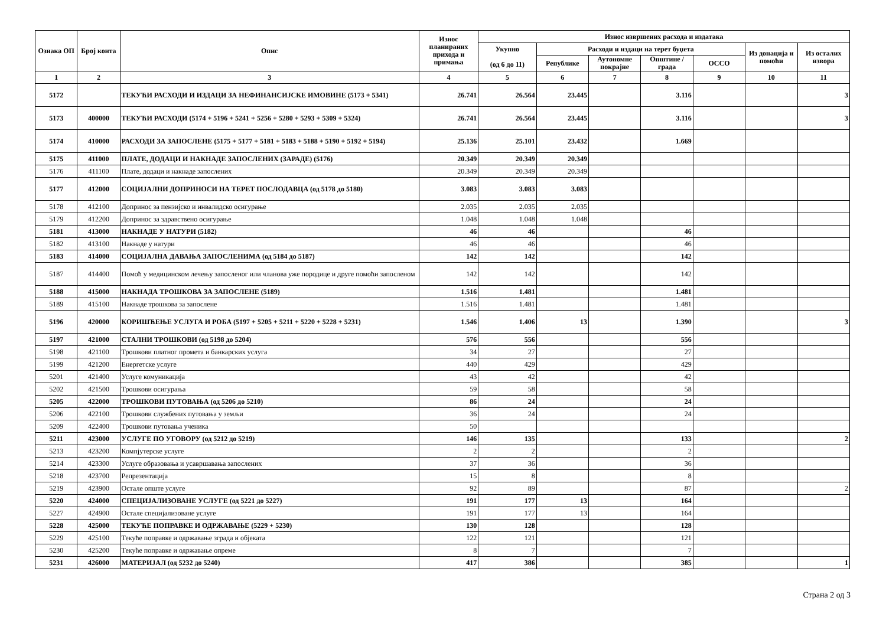| Ознака ОП | Број конта | Опис | Износ планираних прихода и примања | Износ извршених расхода и издатака | | | | | | |
| --- | --- | --- | --- | --- | --- | --- | --- | --- | --- | --- |
| | | | | Укупно (од 6 до 11) | Расходи и издаци на терет буџета | | | | Из донација и помоћи | Из осталих извора |
| | | | | | Републике | Аутономне покрајне | Општине / града | ОССО | | |
| 1 | 2 | 3 | 4 | 5 | 6 | 7 | 8 | 9 | 10 | 11 |
| 5172 | | ТЕКУЋИ РАСХОДИ И ИЗДАЦИ ЗА НЕФИНАНСИЈСКЕ ИМОВИНЕ (5173 + 5341) | 26.741 | 26.564 | 23.445 | | 3.116 | | | 3 |
| 5173 | 400000 | ТЕКУЋИ РАСХОДИ (5174 + 5196 + 5241 + 5256 + 5280 + 5293 + 5309 + 5324) | 26.741 | 26.564 | 23.445 | | 3.116 | | | 3 |
| 5174 | 410000 | РАСХОДИ ЗА ЗАПОСЛЕНЕ (5175 + 5177 + 5181 + 5183 + 5188 + 5190 + 5192 + 5194) | 25.136 | 25.101 | 23.432 | | 1.669 | | | |
| 5175 | 411000 | ПЛАТЕ, ДОДАЦИ И НАКНАДЕ ЗАПОСЛЕНИХ (ЗАРАДЕ) (5176) | 20.349 | 20.349 | 20.349 | | | | | |
| 5176 | 411100 | Плате, додаци и накнаде запослених | 20.349 | 20.349 | 20.349 | | | | | |
| 5177 | 412000 | СОЦИЈАЛНИ ДОПРИНОСИ НА ТЕРЕТ ПОСЛОДАВЦА (од 5178 до 5180) | 3.083 | 3.083 | 3.083 | | | | | |
| 5178 | 412100 | Допринос за пензијско и инвалидско осигурање | 2.035 | 2.035 | 2.035 | | | | | |
| 5179 | 412200 | Допринос за здравствено осигурање | 1.048 | 1.048 | 1.048 | | | | | |
| 5181 | 413000 | НАКНАДЕ У НАТУРИ (5182) | 46 | 46 | | | 46 | | | |
| 5182 | 413100 | Накнаде у натури | 46 | 46 | | | 46 | | | |
| 5183 | 414000 | СОЦИЈАЛНА ДАВАЊА ЗАПОСЛЕНИМА (од 5184 до 5187) | 142 | 142 | | | 142 | | | |
| 5187 | 414400 | Помоћ у медицинском лечењу запосленог или чланова уже породице и друге помоћи запосленом | 142 | 142 | | | 142 | | | |
| 5188 | 415000 | НАКНАДА ТРОШКОВА ЗА ЗАПОСЛЕНЕ (5189) | 1.516 | 1.481 | | | 1.481 | | | |
| 5189 | 415100 | Накнаде трошкова за запослене | 1.516 | 1.481 | | | 1.481 | | | |
| 5196 | 420000 | КОРИШЋЕЊЕ УСЛУГА И РОБА (5197 + 5205 + 5211 + 5220 + 5228 + 5231) | 1.546 | 1.406 | 13 | | 1.390 | | | 3 |
| 5197 | 421000 | СТАЛНИ ТРОШКОВИ (од 5198 до 5204) | 576 | 556 | | | 556 | | | |
| 5198 | 421100 | Трошкови платног промета и банкарских услуга | 34 | 27 | | | 27 | | | |
| 5199 | 421200 | Енергетске услуге | 440 | 429 | | | 429 | | | |
| 5201 | 421400 | Услуге комуникација | 43 | 42 | | | 42 | | | |
| 5202 | 421500 | Трошкови осигурања | 59 | 58 | | | 58 | | | |
| 5205 | 422000 | ТРОШКОВИ ПУТОВАЊА (од 5206 до 5210) | 86 | 24 | | | 24 | | | |
| 5206 | 422100 | Трошкови службених путовања у земљи | 36 | 24 | | | 24 | | | |
| 5209 | 422400 | Трошкови путовања ученика | 50 | | | | | | | |
| 5211 | 423000 | УСЛУГЕ ПО УГОВОРУ (од 5212 до 5219) | 146 | 135 | | | 133 | | | 2 |
| 5213 | 423200 | Компјутерске услуге | 2 | 2 | | | 2 | | | |
| 5214 | 423300 | Услуге образовања и усавршавања запослених | 37 | 36 | | | 36 | | | |
| 5218 | 423700 | Репрезентација | 15 | 8 | | | 8 | | | |
| 5219 | 423900 | Остале опште услуге | 92 | 89 | | | 87 | | | 2 |
| 5220 | 424000 | СПЕЦИЈАЛИЗОВАНЕ УСЛУГЕ (од 5221 до 5227) | 191 | 177 | 13 | | 164 | | | |
| 5227 | 424900 | Остале специјализоване услуге | 191 | 177 | 13 | | 164 | | | |
| 5228 | 425000 | ТЕКУЋЕ ПОПРАВКЕ И ОДРЖАВАЊЕ (5229 + 5230) | 130 | 128 | | | 128 | | | |
| 5229 | 425100 | Текуће поправке и одржавање зграда и објеката | 122 | 121 | | | 121 | | | |
| 5230 | 425200 | Текуће поправке и одржавање опреме | 8 | 7 | | | 7 | | | |
| 5231 | 426000 | МАТЕРИЈАЛ (од 5232 до 5240) | 417 | 386 | | | 385 | | | 1 |
Страна 2 од 3